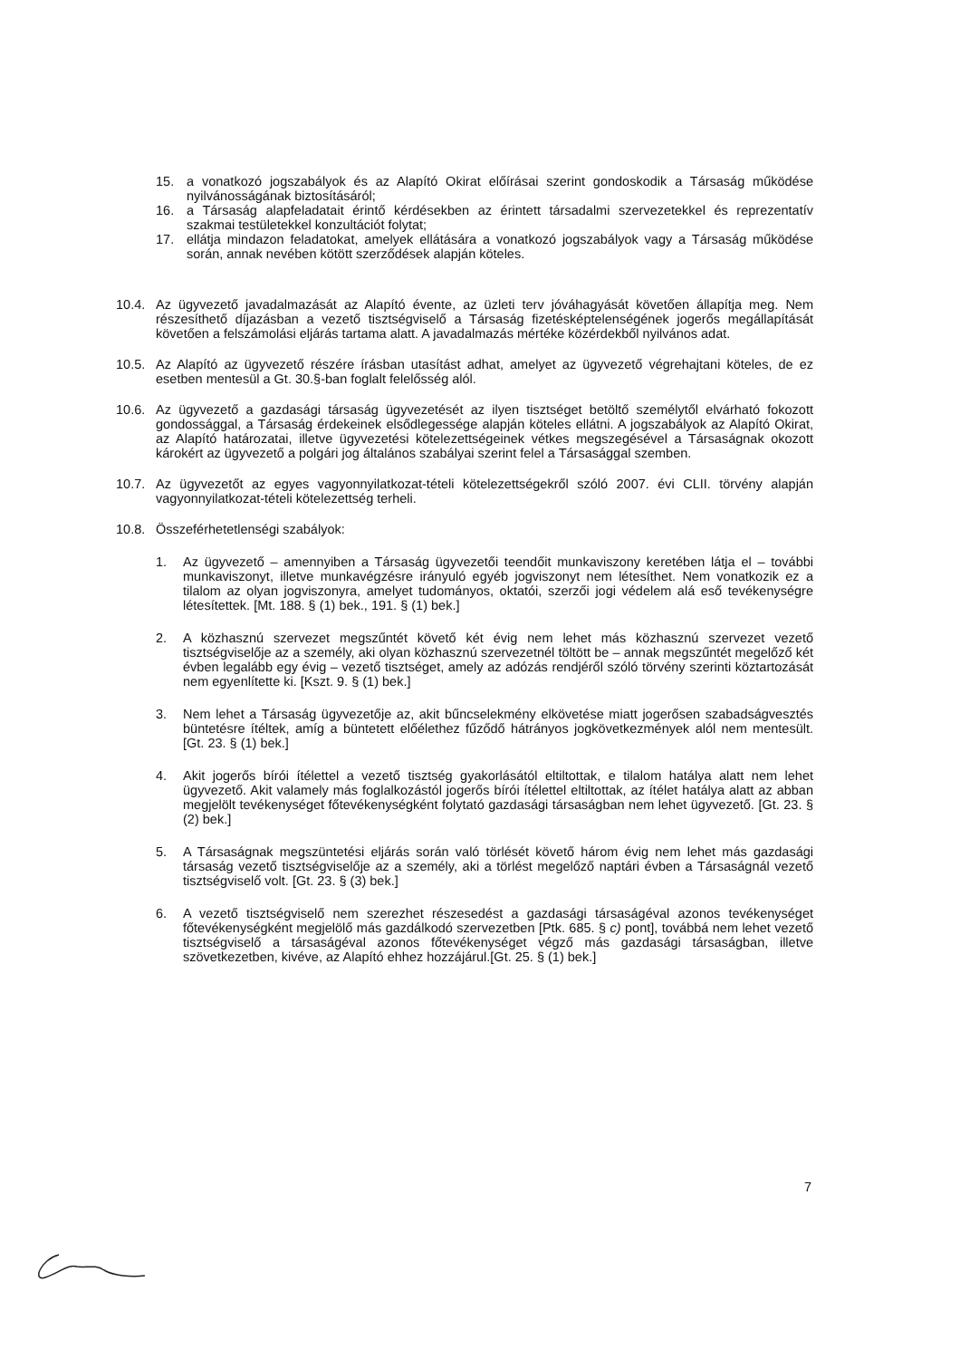15. a vonatkozó jogszabályok és az Alapító Okirat előírásai szerint gondoskodik a Társaság működése nyilvánosságának biztosításáról;
16. a Társaság alapfeladatait érintő kérdésekben az érintett társadalmi szervezetekkel és reprezentatív szakmai testületekkel konzultációt folytat;
17. ellátja mindazon feladatokat, amelyek ellátására a vonatkozó jogszabályok vagy a Társaság működése során, annak nevében kötött szerződések alapján köteles.
10.4. Az ügyvezető javadalmazását az Alapító évente, az üzleti terv jóváhagyását követően állapítja meg. Nem részesíthető díjazásban a vezető tisztségviselő a Társaság fizetésképtelenségének jogerős megállapítását követően a felszámolási eljárás tartama alatt. A javadalmazás mértéke közérdekből nyilvános adat.
10.5. Az Alapító az ügyvezető részére írásban utasítást adhat, amelyet az ügyvezető végrehajtani köteles, de ez esetben mentesül a Gt. 30.§-ban foglalt felelősség alól.
10.6. Az ügyvezető a gazdasági társaság ügyvezetését az ilyen tisztséget betöltő személytől elvárható fokozott gondossággal, a Társaság érdekeinek elsődlegessége alapján köteles ellátni. A jogszabályok az Alapító Okirat, az Alapító határozatai, illetve ügyvezetési kötelezettségeinek vétkes megszegésével a Társaságnak okozott károkért az ügyvezető a polgári jog általános szabályai szerint felel a Társasággal szemben.
10.7. Az ügyvezetőt az egyes vagyonnyilatkozat-tételi kötelezettségekről szóló 2007. évi CLII. törvény alapján vagyonnyilatkozat-tételi kötelezettség terheli.
10.8. Összeférhetetlenségi szabályok:
1. Az ügyvezető – amennyiben a Társaság ügyvezetői teendőit munkaviszony keretében látja el – további munkaviszonyt, illetve munkavégzésre irányuló egyéb jogviszonyt nem létesíthet. Nem vonatkozik ez a tilalom az olyan jogviszonyra, amelyet tudományos, oktatói, szerzői jogi védelem alá eső tevékenységre létesítettek. [Mt. 188. § (1) bek., 191. § (1) bek.]
2. A közhasznú szervezet megszűntét követő két évig nem lehet más közhasznú szervezet vezető tisztségviselője az a személy, aki olyan közhasznú szervezetnél töltött be – annak megszűntét megelőző két évben legalább egy évig – vezető tisztséget, amely az adózás rendjéről szóló törvény szerinti köztartozását nem egyenlítette ki. [Kszt. 9. § (1) bek.]
3. Nem lehet a Társaság ügyvezetője az, akit bűncselekmény elkövetése miatt jogerősen szabadságvesztés büntetésre ítéltek, amíg a büntetett előélethez fűződő hátrányos jogkövetkezmények alól nem mentesült. [Gt. 23. § (1) bek.]
4. Akit jogerős bírói ítélettel a vezető tisztség gyakorlásától eltiltottak, e tilalom hatálya alatt nem lehet ügyvezető. Akit valamely más foglalkozástól jogerős bírói ítélettel eltiltottak, az ítélet hatálya alatt az abban megjelölt tevékenységet főtevékenységként folytató gazdasági társaságban nem lehet ügyvezető. [Gt. 23. § (2) bek.]
5. A Társaságnak megszüntetési eljárás során való törlését követő három évig nem lehet más gazdasági társaság vezető tisztségviselője az a személy, aki a törlést megelőző naptári évben a Társaságnál vezető tisztségviselő volt. [Gt. 23. § (3) bek.]
6. A vezető tisztségviselő nem szerezhet részesedést a gazdasági társaságéval azonos tevékenységet főtevékenységként megjelölő más gazdálkodó szervezetben [Ptk. 685. § c) pont], továbbá nem lehet vezető tisztségviselő a társaságéval azonos főtevékenységet végző más gazdasági társaságban, illetve szövetkezetben, kivéve, az Alapító ehhez hozzájárul.[Gt. 25. § (1) bek.]
7